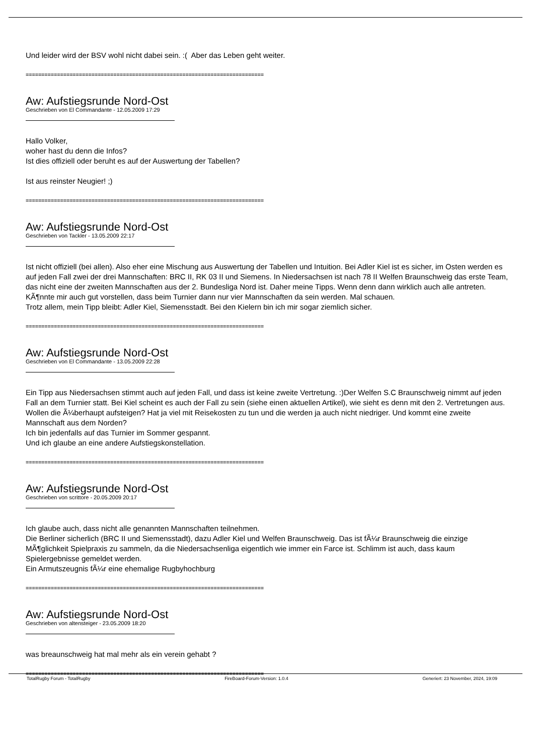Und leider wird der BSV wohl nicht dabei sein. :( Aber das Leben geht weiter.
============================================================================
Aw: Aufstiegsrunde Nord-Ost
Geschrieben von El Commandante - 12.05.2009 17:29
Hallo Volker,
woher hast du denn die Infos?
Ist dies offiziell oder beruht es auf der Auswertung der Tabellen?
Ist aus reinster Neugier! ;)
============================================================================
Aw: Aufstiegsrunde Nord-Ost
Geschrieben von Tackler - 13.05.2009 22:17
Ist nicht offiziell (bei allen). Also eher eine Mischung aus Auswertung der Tabellen und Intuition. Bei Adler Kiel ist es sicher, im Osten werden es auf jeden Fall zwei der drei Mannschaften: BRC II, RK 03 II und Siemens. In Niedersachsen ist nach 78 II Welfen Braunschweig das erste Team, das nicht eine der zweiten Mannschaften aus der 2. Bundesliga Nord ist. Daher meine Tipps. Wenn denn dann wirklich auch alle antreten. KÃ¶nnte mir auch gut vorstellen, dass beim Turnier dann nur vier Mannschaften da sein werden. Mal schauen.
Trotz allem, mein Tipp bleibt: Adler Kiel, Siemensstadt. Bei den Kielern bin ich mir sogar ziemlich sicher.
============================================================================
Aw: Aufstiegsrunde Nord-Ost
Geschrieben von El Commandante - 13.05.2009 22:28
Ein Tipp aus Niedersachsen stimmt auch auf jeden Fall, und dass ist keine zweite Vertretung. :)Der Welfen S.C Braunschweig nimmt auf jeden Fall an dem Turnier statt. Bei Kiel scheint es auch der Fall zu sein (siehe einen aktuellen Artikel), wie sieht es denn mit den 2. Vertretungen aus. Wollen die Ã¼berhaupt aufsteigen? Hat ja viel mit Reisekosten zu tun und die werden ja auch nicht niedriger. Und kommt eine zweite Mannschaft aus dem Norden?
Ich bin jedenfalls auf das Turnier im Sommer gespannt.
Und ich glaube an eine andere Aufstiegskonstellation.
============================================================================
Aw: Aufstiegsrunde Nord-Ost
Geschrieben von scrittore - 20.05.2009 20:17
Ich glaube auch, dass nicht alle genannten Mannschaften teilnehmen.
Die Berliner sicherlich (BRC II und Siemensstadt), dazu Adler Kiel und Welfen Braunschweig. Das ist fÃ¼r Braunschweig die einzige MÃ¶glichkeit Spielpraxis zu sammeln, da die Niedersachsenliga eigentlich wie immer ein Farce ist. Schlimm ist auch, dass kaum Spielergebnisse gemeldet werden.
Ein Armutszeugnis fÃ¼r eine ehemalige Rugbyhochburg
============================================================================
Aw: Aufstiegsrunde Nord-Ost
Geschrieben von altensteiger - 23.05.2009 18:20
was breaunschweig hat mal mehr als ein verein gehabt ?
============================================================================
TotalRugby Forum - TotalRugby FireBoard-Forum-Version: 1.0.4 Generiert: 23 November, 2024, 19:09